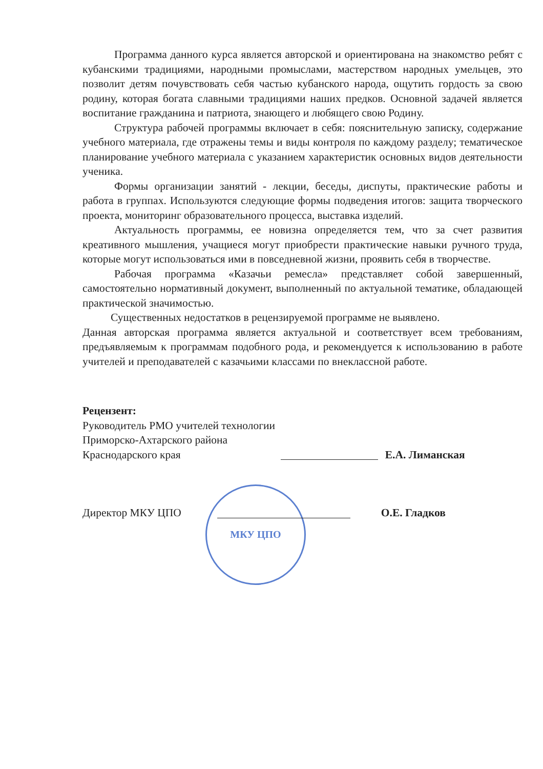Программа данного курса является авторской и ориентирована на знакомство ребят с кубанскими традициями, народными промыслами, мастерством народных умельцев, это позволит детям почувствовать себя частью кубанского народа, ощутить гордость за свою родину, которая богата славными традициями наших предков. Основной задачей является воспитание гражданина и патриота, знающего и любящего свою Родину.
Структура рабочей программы включает в себя: пояснительную записку, содержание учебного материала, где отражены темы и виды контроля по каждому разделу; тематическое планирование учебного материала с указанием характеристик основных видов деятельности ученика.
Формы организации занятий - лекции, беседы, диспуты, практические работы и работа в группах. Используются следующие формы подведения итогов: защита творческого проекта, мониторинг образовательного процесса, выставка изделий.
Актуальность программы, ее новизна определяется тем, что за счет развития креативного мышления, учащиеся могут приобрести практические навыки ручного труда, которые могут использоваться ими в повседневной жизни, проявить себя в творчестве.
Рабочая программа «Казачьи ремесла» представляет собой завершенный, самостоятельно нормативный документ, выполненный по актуальной тематике, обладающей практической значимостью.
Существенных недостатков в рецензируемой программе не выявлено.
Данная авторская программа является актуальной и соответствует всем требованиям, предъявляемым к программам подобного рода, и рекомендуется к использованию в работе учителей и преподавателей с казачьими классами по внеклассной работе.
Рецензент:
Руководитель РМО учителей технологии
Приморско-Ахтарского района
Краснодарского края Е.А. Лиманская
Директор МКУ ЦПО О.Е. Гладков
МКУ ЦПО